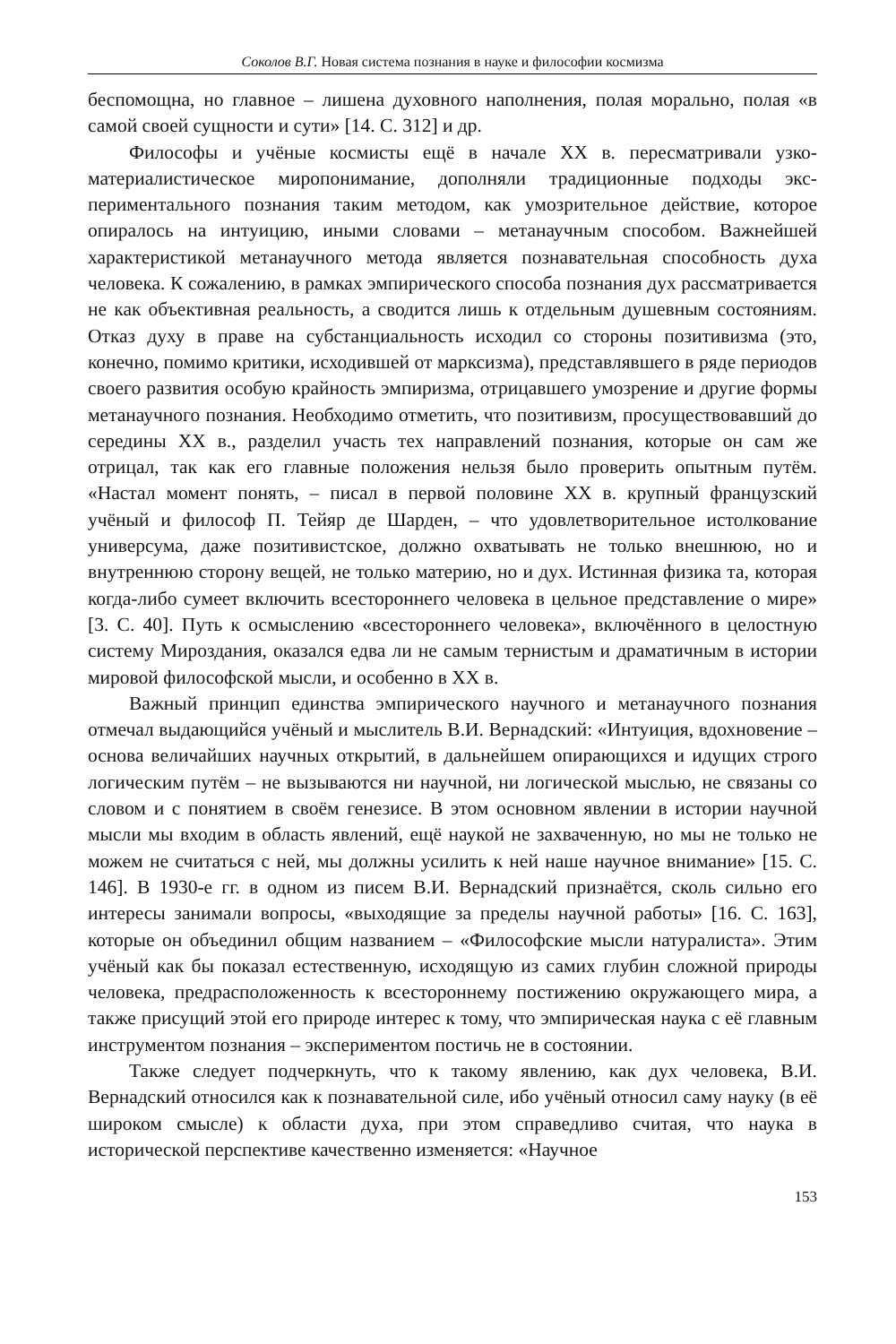Соколов В.Г. Новая система познания в науке и философии космизма
беспомощна, но главное – лишена духовного наполнения, полая морально, полая «в самой своей сущности и сути» [14. С. 312] и др.
Философы и учёные космисты ещё в начале XX в. пересматривали узко­материалистическое миропонимание, дополняли традиционные подходы экс­периментального познания таким методом, как умозрительное действие, ко­торое опиралось на интуицию, иными словами – метанаучным способом. Важнейшей характеристикой метанаучного метода является познавательная способность духа человека. К сожалению, в рамках эмпирического способа познания дух рассматривается не как объективная реальность, а сводится лишь к отдельным душевным состояниям. Отказ духу в праве на субстанци­альность исходил со стороны позитивизма (это, конечно, помимо критики, исходившей от марксизма), представлявшего в ряде периодов своего развития особую крайность эмпиризма, отрицавшего умозрение и другие формы мета­научного познания. Необходимо отметить, что позитивизм, просуществовав­ший до середины XX в., разделил участь тех направлений познания, которые он сам же отрицал, так как его главные положения нельзя было проверить опытным путём. «Настал момент понять, – писал в первой половине XX в. крупный французский учёный и философ П. Тейяр де Шарден, – что удовле­творительное истолкование универсума, даже позитивистское, должно охва­тывать не только внешнюю, но и внутреннюю сторону вещей, не только ма­терию, но и дух. Истинная физика та, которая когда-либо сумеет включить всестороннего человека в цельное представление о мире» [3. С. 40]. Путь к осмыслению «всестороннего человека», включённого в целостную систему Мироздания, оказался едва ли не самым тернистым и драматичным в истории мировой философской мысли, и особенно в XX в.
Важный принцип единства эмпирического научного и метанаучного по­знания отмечал выдающийся учёный и мыслитель В.И. Вернадский: «Интуи­ция, вдохновение – основа величайших научных открытий, в дальнейшем опирающихся и идущих строго логическим путём – не вызываются ни науч­ной, ни логической мыслью, не связаны со словом и с понятием в своём гене­зисе. В этом основном явлении в истории научной мысли мы входим в об­ласть явлений, ещё наукой не захваченную, но мы не только не можем не счи­таться с ней, мы должны усилить к ней наше научное внимание» [15. С. 146]. В 1930-е гг. в одном из писем В.И. Вернадский признаётся, сколь сильно его интересы занимали вопросы, «выходящие за пределы научной работы» [16. С. 163], которые он объединил общим названием – «Философские мысли натуралиста». Этим учёный как бы показал естественную, исходящую из са­мих глубин сложной природы человека, предрасположенность к всесторон­нему постижению окружающего мира, а также присущий этой его природе интерес к тому, что эмпирическая наука с её главным инструментом позна­ния – экспериментом постичь не в состоянии.
Также следует подчеркнуть, что к такому явлению, как дух человека, В.И. Вернадский относился как к познавательной силе, ибо учёный относил саму науку (в её широком смысле) к области духа, при этом справедливо счи­тая, что наука в исторической перспективе качественно изменяется: «Научное
153